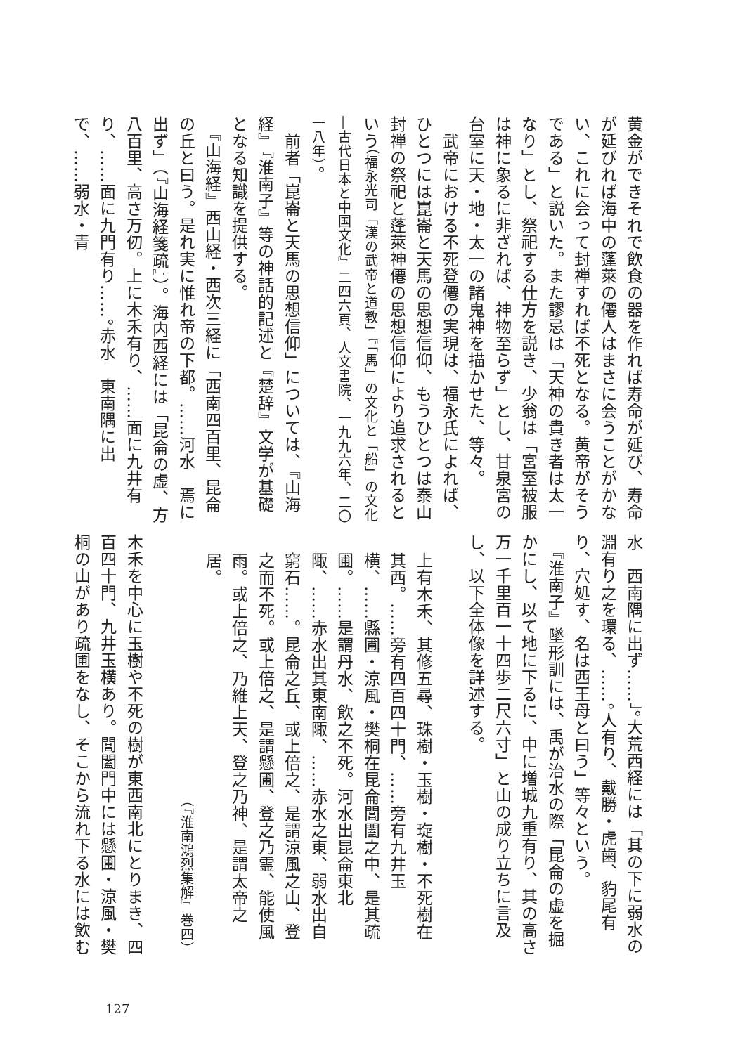黄金ができそれで飲食の器を作れば寿命が延び、寿命が延びれば海中の蓬萊の僊人はまさに会うことがかない、これに会って封禅すれば不死となる。黄帝がそうである」と説いた。また謬忌は「天神の貴き者は太一なり」とし、祭祀する仕方を説き、少翁は「宮室被服は神に象るに非ざれば、神物至らず」とし、甘泉宮の台室に天・地・太一の諸鬼神を描かせた、等々。
　武帝における不死登僊の実現は、福永氏によれば、ひとつには崑崙と天馬の思想信仰、もうひとつは泰山封禅の祭祀と蓬萊神僊の思想信仰により追求されるという（福永光司「漢の武帝と道教」『「馬」の文化と「船」の文化―古代日本と中国文化』二四六頁、人文書院、一九九六年、二〇一八年）。
　前者「崑崙と天馬の思想信仰」については、『山海経』『淮南子』等の神話的記述と『楚辞』文学が基礎となる知識を提供する。
　『山海経』西山経・西次三経に「西南四百里、昆侖の丘と曰う。是れ実に惟れ帝の下都。……河水　焉に出ず」（『山海経箋疏』）。海内西経には「昆侖の虚、方八百里、高さ万仞。上に木禾有り、……面に九井有り、……面に九門有り……。赤水　東南隅に出で、……弱水・青
水　西南隅に出ず……」。大荒西経には「其の下に弱水の淵有り之を環る、……。人有り、戴勝・虎歯、豹尾有り、穴処す、名は西王母と曰う」等々という。
　『淮南子』墜形訓には、禹が治水の際「昆侖の虚を掘かにし、以て地に下るに、中に増城九重有り、其の高さ万一千里百一十四歩二尺六寸」と山の成り立ちに言及し、以下全体像を詳述する。
上有木禾、其修五尋、珠樹・玉樹・琁樹・不死樹在其西。……旁有四百四十門、……旁有九井玉横、……縣圃・涼風・樊桐在昆侖閶闔之中、是其疏圃。……是謂丹水、飲之不死。河水出昆侖東北陬、……赤水出其東南陬、……赤水之東、弱水出自窮石……。昆侖之丘、或上倍之、是謂涼風之山、登之而不死。或上倍之、是謂懸圃、登之乃霊、能使風雨。或上倍之、乃維上天、登之乃神、是謂太帝之居。
（『淮南鴻烈集解』巻四）
木禾を中心に玉樹や不死の樹が東西南北にとりまき、四百四十門、九井玉横あり。閶闔門中には懸圃・涼風・樊桐の山があり疏圃をなし、そこから流れ下る水には飲む
127